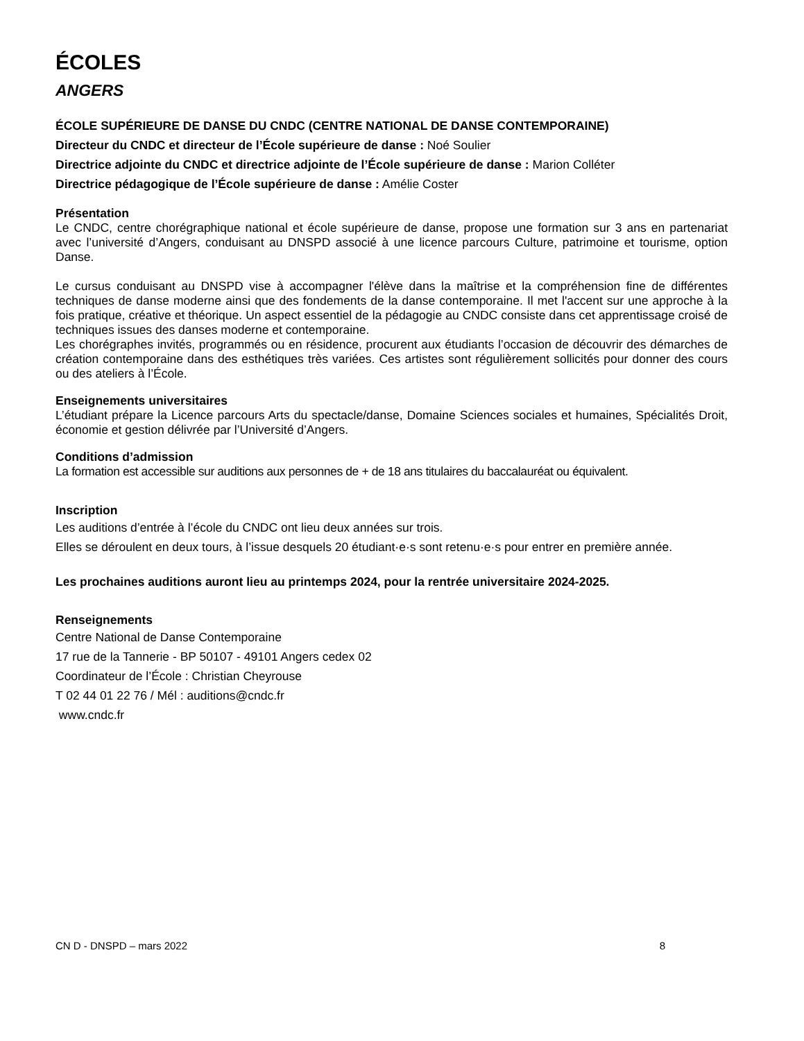ÉCOLES
ANGERS
ÉCOLE SUPÉRIEURE DE DANSE DU CNDC (CENTRE NATIONAL DE DANSE CONTEMPORAINE)
Directeur du CNDC et directeur de l’École supérieure de danse : Noé Soulier
Directrice adjointe du CNDC et directrice adjointe de l’École supérieure de danse : Marion Colléter
Directrice pédagogique de l’École supérieure de danse : Amélie Coster
Présentation
Le CNDC, centre chorégraphique national et école supérieure de danse, propose une formation sur 3 ans en partenariat avec l’université d’Angers, conduisant au DNSPD associé à une licence parcours Culture, patrimoine et tourisme, option Danse.
Le cursus conduisant au DNSPD vise à accompagner l'élève dans la maîtrise et la compréhension fine de différentes techniques de danse moderne ainsi que des fondements de la danse contemporaine. Il met l'accent sur une approche à la fois pratique, créative et théorique. Un aspect essentiel de la pédagogie au CNDC consiste dans cet apprentissage croisé de techniques issues des danses moderne et contemporaine.
Les chorégraphes invités, programmés ou en résidence, procurent aux étudiants l’occasion de découvrir des démarches de création contemporaine dans des esthétiques très variées. Ces artistes sont régulièrement sollicités pour donner des cours ou des ateliers à l’École.
Enseignements universitaires
L’étudiant prépare la Licence parcours Arts du spectacle/danse, Domaine Sciences sociales et humaines, Spécialités Droit, économie et gestion délivrée par l’Université d’Angers.
Conditions d’admission
La formation est accessible sur auditions aux personnes de + de 18 ans titulaires du baccalauréat ou équivalent.
Inscription
Les auditions d’entrée à l’école du CNDC ont lieu deux années sur trois.
Elles se déroulent en deux tours, à l’issue desquels 20 étudiant·e·s sont retenu·e·s pour entrer en première année.
Les prochaines auditions auront lieu au printemps 2024, pour la rentrée universitaire 2024-2025.
Renseignements
Centre National de Danse Contemporaine
17 rue de la Tannerie - BP 50107 - 49101 Angers cedex 02
Coordinateur de l’École : Christian Cheyrouse
T 02 44 01 22 76 / Mél : auditions@cndc.fr
www.cndc.fr
CN D - DNSPD – mars 2022 8